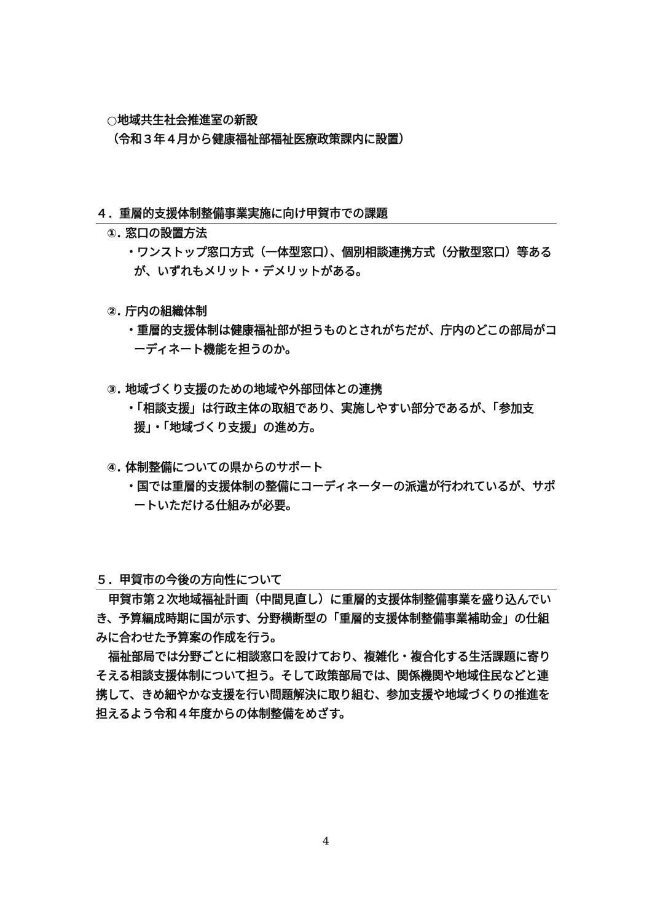○地域共生社会推進室の新設
（令和３年４月から健康福祉部福祉医療政策課内に設置）
４．重層的支援体制整備事業実施に向け甲賀市での課題
①. 窓口の設置方法
・ワンストップ窓口方式（一体型窓口）、個別相談連携方式（分散型窓口）等あるが、いずれもメリット・デメリットがある。
②. 庁内の組織体制
・重層的支援体制は健康福祉部が担うものとされがちだが、庁内のどこの部局がコーディネート機能を担うのか。
③. 地域づくり支援のための地域や外部団体との連携
・「相談支援」は行政主体の取組であり、実施しやすい部分であるが、「参加支援」・「地域づくり支援」の進め方。
④. 体制整備についての県からのサポート
・国では重層的支援体制の整備にコーディネーターの派遣が行われているが、サポートいただける仕組みが必要。
５．甲賀市の今後の方向性について
甲賀市第２次地域福祉計画（中間見直し）に重層的支援体制整備事業を盛り込んでいき、予算編成時期に国が示す、分野横断型の「重層的支援体制整備事業補助金」の仕組みに合わせた予算案の作成を行う。
福祉部局では分野ごとに相談窓口を設けており、複雑化・複合化する生活課題に寄りそえる相談支援体制について担う。そして政策部局では、関係機関や地域住民などと連携して、きめ細やかな支援を行い問題解決に取り組む、参加支援や地域づくりの推進を担えるよう令和４年度からの体制整備をめざす。
4